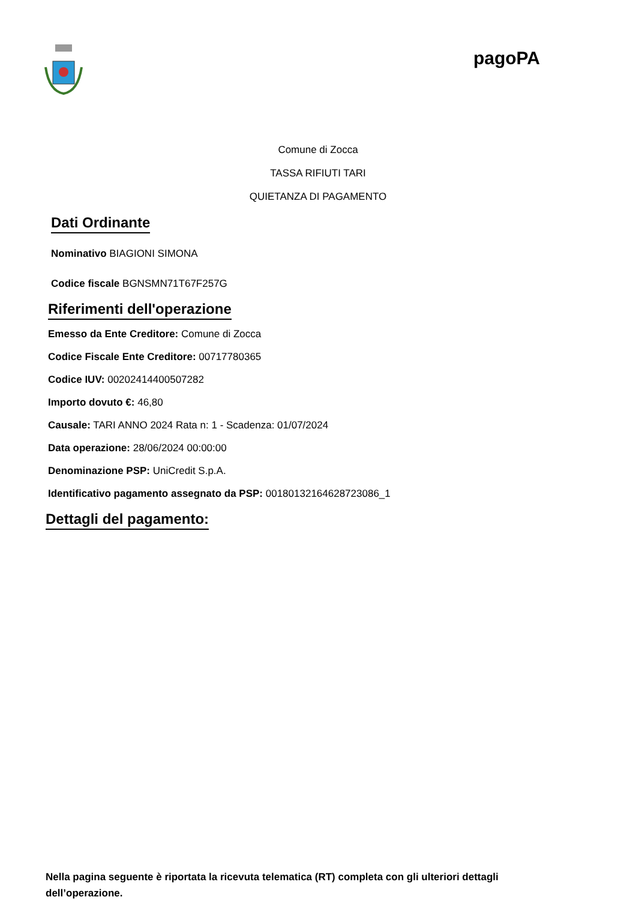pagoPA
Comune di Zocca
TASSA RIFIUTI TARI
QUIETANZA DI PAGAMENTO
Dati Ordinante
Nominativo BIAGIONI SIMONA
Codice fiscale BGNSMN71T67F257G
Riferimenti dell'operazione
Emesso da Ente Creditore: Comune di Zocca
Codice Fiscale Ente Creditore: 00717780365
Codice IUV: 002024144005072​82
Importo dovuto €: 46,80
Causale: TARI ANNO 2024 Rata n: 1 - Scadenza: 01/07/2024
Data operazione: 28/06/2024 00:00:00
Denominazione PSP: UniCredit S.p.A.
Identificativo pagamento assegnato da PSP: 00180132164628723086_1
Dettagli del pagamento:
Nella pagina seguente è riportata la ricevuta telematica (RT) completa con gli ulteriori dettagli dell’operazione.